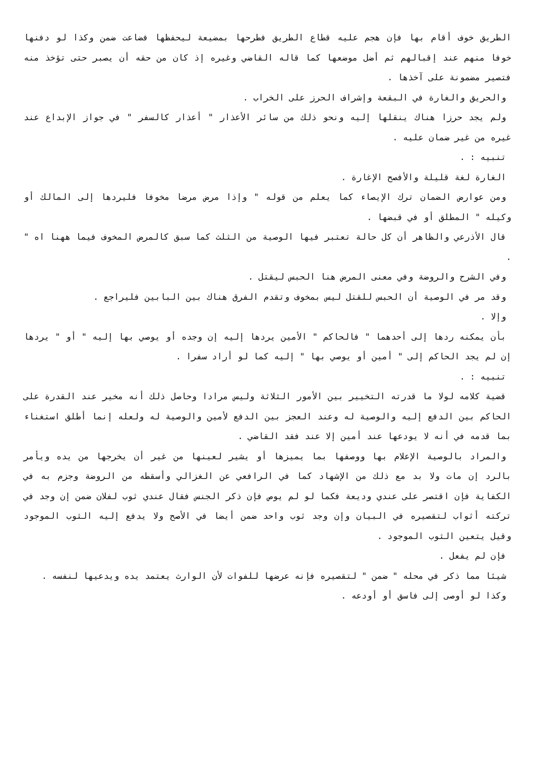الطريق خوف أقام بها فإن هجم عليه قطاع الطريق فطرحها بمضيعة ليحفظها فضاعت ضمن وكذا لو دفنها خوفا منهم عند إقبالهم ثم أضل موضعها كما قاله القاضي وغيره إذ كان من حقه أن يصبر حتى تؤخذ منه فتصير مضمونة على آخذها .
والحريق والغارة في البقعة وإشراف الحرز على الخراب .
ولم يجد حرزا هناك ينقلها إليه ونحو ذلك من سائر الأعذار " أعذار كالسفر " في جواز الإبداع عند غيره من غير ضمان عليه .
تنبيه : .
الغارة لغة قليلة والأفصح الإغارة .
ومن عوارض الضمان ترك الإيصاء كما يعلم من قوله " وإذا مرض مرضا مخوفا فليردها إلى المالك أو وكيله " المطلق أو في قبضها .
قال الأذرعي والظاهر أن كل حالة تعتبر فيها الوصية من الثلث كما سبق كالمرض المخوف فيما ههنا اه " .
وفي الشرح والروضة وفي معنى المرض هنا الحبس ليقتل .
وقد مر في الوصية أن الحبس للقتل ليس بمخوف وتقدم الفرق هناك بين البابين فليراجع .
وإلا .
بأن يمكنه ردها إلى أحدهما " فالحاكم " الأمين يردها إليه إن وجده أو يوصي بها إليه " أو " يردها إن لم يجد الحاكم إلى " أمين أو يوصي بها " إليه كما لو أراد سفرا .
تنبيه : .
قضية كلامه لولا ما قدرته التخيير بين الأمور الثلاثة وليس مرادا وحاصل ذلك أنه مخير عند القدرة على الحاكم بين الدفع إليه والوصية له وعند العجز بين الدفع لأمين والوصية له ولعله إنما أطلق استغناء بما قدمه في أنه لا يودعها عند أمين إلا عند فقد القاضي .
والمراد بالوصية الإعلام بها ووصفها بما يميزها أو يشير لعينها من غير أن يخرجها من يده ويأمر بالرد إن مات ولا بد مع ذلك من الإشهاد كما في الرافعي عن الغزالي وأسقطه من الروضة وجزم به في الكفاية فإن اقتصر على عندي وديعة فكما لو لم يوص فإن ذكر الجنس فقال عندي ثوب لفلان ضمن إن وجد في تركته أثواب لتقصيره في البيان وإن وجد ثوب واحد ضمن أيضا في الأصح ولا يدفع إليه الثوب الموجود وقيل يتعين الثوب الموجود .
فإن لم يفعل .
شيئا مما ذكر في محله " ضمن " لتقصيره فإنه عرضها للفوات لأن الوارث يعتمد يده ويدعيها لنفسه .
وكذا لو أوصى إلى فاسق أو أودعه .